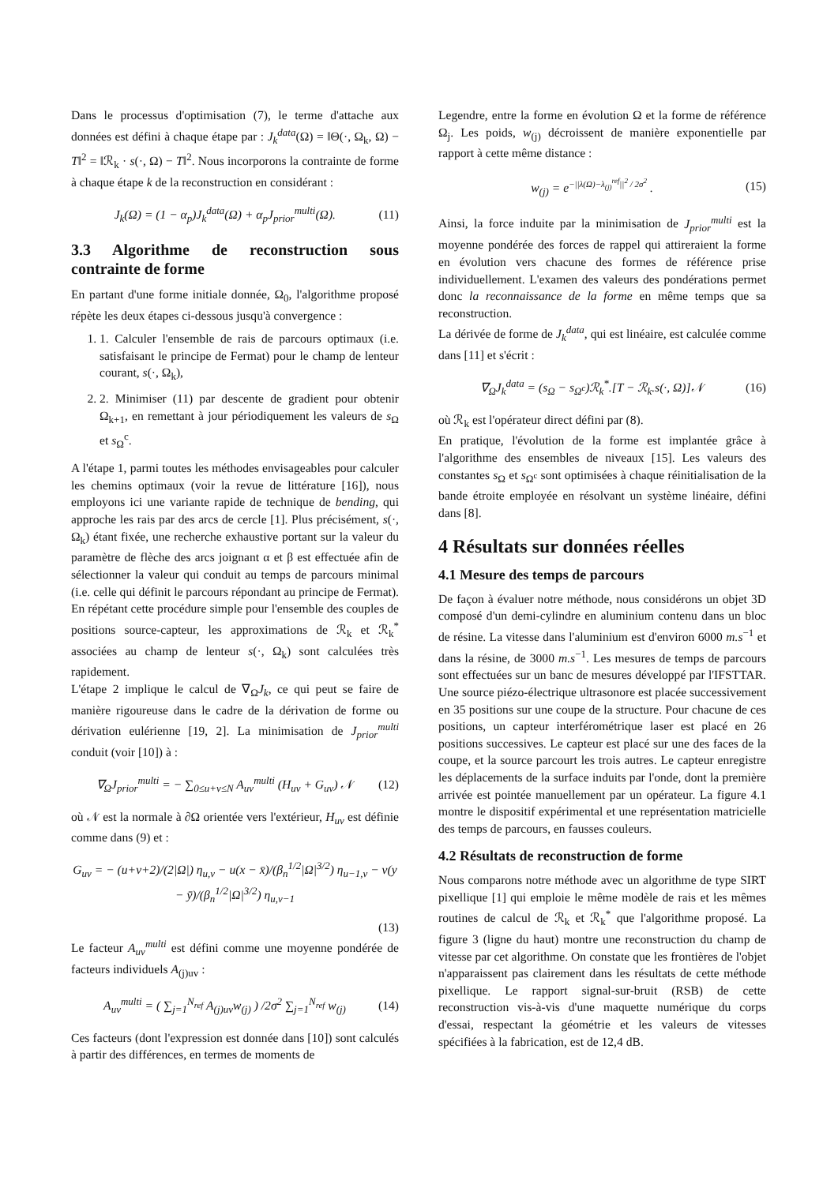Dans le processus d'optimisation (7), le terme d'attache aux données est défini à chaque étape par : J<sub>k</sub><sup>data</sup>(Ω) = ‖Θ(·, Ω<sub>k</sub>, Ω) − T‖<sup>2</sup> = ‖ℛ<sub>k</sub> · s(·, Ω) − T‖<sup>2</sup>. Nous incorporons la contrainte de forme à chaque étape k de la reconstruction en considérant :
J<sub>k</sub>(Ω) = (1 − α<sub>p</sub>)J<sub>k</sub><sup>data</sup>(Ω) + α<sub>p</sub>J<sub>prior</sub><sup>multi</sup>(Ω). (11)
3.3 Algorithme de reconstruction sous contrainte de forme
En partant d'une forme initiale donnée, Ω<sub>0</sub>, l'algorithme proposé répète les deux étapes ci-dessous jusqu'à convergence :
1. 1. Calculer l'ensemble de rais de parcours optimaux (i.e. satisfaisant le principe de Fermat) pour le champ de lenteur courant, s(·, Ω<sub>k</sub>),
2. 2. Minimiser (11) par descente de gradient pour obtenir Ω<sub>k+1</sub>, en remettant à jour périodiquement les valeurs de s<sub>Ω</sub> et s<sub>Ω</sub><sup>c</sup>.
A l'étape 1, parmi toutes les méthodes envisageables pour calculer les chemins optimaux (voir la revue de littérature [16]), nous employons ici une variante rapide de technique de bending, qui approche les rais par des arcs de cercle [1]. Plus précisément, s(·, Ω<sub>k</sub>) étant fixée, une recherche exhaustive portant sur la valeur du paramètre de flèche des arcs joignant α et β est effectuée afin de sélectionner la valeur qui conduit au temps de parcours minimal (i.e. celle qui définit le parcours répondant au principe de Fermat). En répétant cette procédure simple pour l'ensemble des couples de positions source-capteur, les approximations de ℛ<sub>k</sub> et ℛ<sub>k</sub><sup>*</sup> associées au champ de lenteur s(·, Ω<sub>k</sub>) sont calculées très rapidement.
L'étape 2 implique le calcul de ∇<sub>Ω</sub>J<sub>k</sub>, ce qui peut se faire de manière rigoureuse dans le cadre de la dérivation de forme ou dérivation eulérienne [19, 2]. La minimisation de J<sub>prior</sub><sup>multi</sup> conduit (voir [10]) à :
∇<sub>Ω</sub>J<sub>prior</sub><sup>multi</sup> = − ∑<sub>0≤u+v≤N</sub> A<sub>uv</sub><sup>multi</sup> (H<sub>uv</sub> + G<sub>uv</sub>) 𝒩 (12)
où 𝒩 est la normale à ∂Ω orientée vers l'extérieur, H<sub>uv</sub> est définie comme dans (9) et :
G<sub>uv</sub> = − (u+v+2)/(2|Ω|) η<sub>u,v</sub> − u(x − x̄)/(β<sub>n</sub><sup>1/2</sup>|Ω|<sup>3/2</sup>) η<sub>u−1,v</sub> − v(y − ȳ)/(β<sub>n</sub><sup>1/2</sup>|Ω|<sup>3/2</sup>) η<sub>u,v−1</sub>
(13)
Le facteur A<sub>uv</sub><sup>multi</sup> est défini comme une moyenne pondérée de facteurs individuels A<sub>(j)uv</sub> :
A<sub>uv</sub><sup>multi</sup> = ( ∑<sub>j=1</sub><sup>N<sub>ref</sub></sup> A<sub>(j)uv</sub>w<sub>(j)</sub> ) /2σ<sup>2</sup> ∑<sub>j=1</sub><sup>N<sub>ref</sub></sup> w<sub>(j)</sub> (14)
Ces facteurs (dont l'expression est donnée dans [10]) sont calculés à partir des différences, en termes de moments de
Legendre, entre la forme en évolution Ω et la forme de référence Ω<sub>j</sub>. Les poids, w<sub>(j)</sub> décroissent de manière exponentielle par rapport à cette même distance :
w<sub>(j)</sub> = e<sup>−||λ(Ω)−λ<sub>(j)</sub><sup>ref</sup>||<sup>2</sup> / 2σ<sup>2</sup></sup> . (15)
Ainsi, la force induite par la minimisation de J<sub>prior</sub><sup>multi</sup> est la moyenne pondérée des forces de rappel qui attireraient la forme en évolution vers chacune des formes de référence prise individuellement. L'examen des valeurs des pondérations permet donc la reconnaissance de la forme en même temps que sa reconstruction.
La dérivée de forme de J<sub>k</sub><sup>data</sup>, qui est linéaire, est calculée comme dans [11] et s'écrit :
∇<sub>Ω</sub>J<sub>k</sub><sup>data</sup> = (s<sub>Ω</sub> − s<sub>Ω<sup>c</sup></sub>)ℛ<sub>k</sub><sup>*</sup>.[T − ℛ<sub>k</sub>.s(·, Ω)]𝒩 (16)
où ℛ<sub>k</sub> est l'opérateur direct défini par (8).
En pratique, l'évolution de la forme est implantée grâce à l'algorithme des ensembles de niveaux [15]. Les valeurs des constantes s<sub>Ω</sub> et s<sub>Ω<sup>c</sup></sub> sont optimisées à chaque réinitialisation de la bande étroite employée en résolvant un système linéaire, défini dans [8].
4 Résultats sur données réelles
4.1 Mesure des temps de parcours
De façon à évaluer notre méthode, nous considérons un objet 3D composé d'un demi-cylindre en aluminium contenu dans un bloc de résine. La vitesse dans l'aluminium est d'environ 6000 m.s<sup>−1</sup> et dans la résine, de 3000 m.s<sup>−1</sup>. Les mesures de temps de parcours sont effectuées sur un banc de mesures développé par l'IFSTTAR. Une source piézo-électrique ultrasonore est placée successivement en 35 positions sur une coupe de la structure. Pour chacune de ces positions, un capteur interférométrique laser est placé en 26 positions successives. Le capteur est placé sur une des faces de la coupe, et la source parcourt les trois autres. Le capteur enregistre les déplacements de la surface induits par l'onde, dont la première arrivée est pointée manuellement par un opérateur. La figure 4.1 montre le dispositif expérimental et une représentation matricielle des temps de parcours, en fausses couleurs.
4.2 Résultats de reconstruction de forme
Nous comparons notre méthode avec un algorithme de type SIRT pixellique [1] qui emploie le même modèle de rais et les mêmes routines de calcul de ℛ<sub>k</sub> et ℛ<sub>k</sub><sup>*</sup> que l'algorithme proposé. La figure 3 (ligne du haut) montre une reconstruction du champ de vitesse par cet algorithme. On constate que les frontières de l'objet n'apparaissent pas clairement dans les résultats de cette méthode pixellique. Le rapport signal-sur-bruit (RSB) de cette reconstruction vis-à-vis d'une maquette numérique du corps d'essai, respectant la géométrie et les valeurs de vitesses spécifiées à la fabrication, est de 12,4 dB.